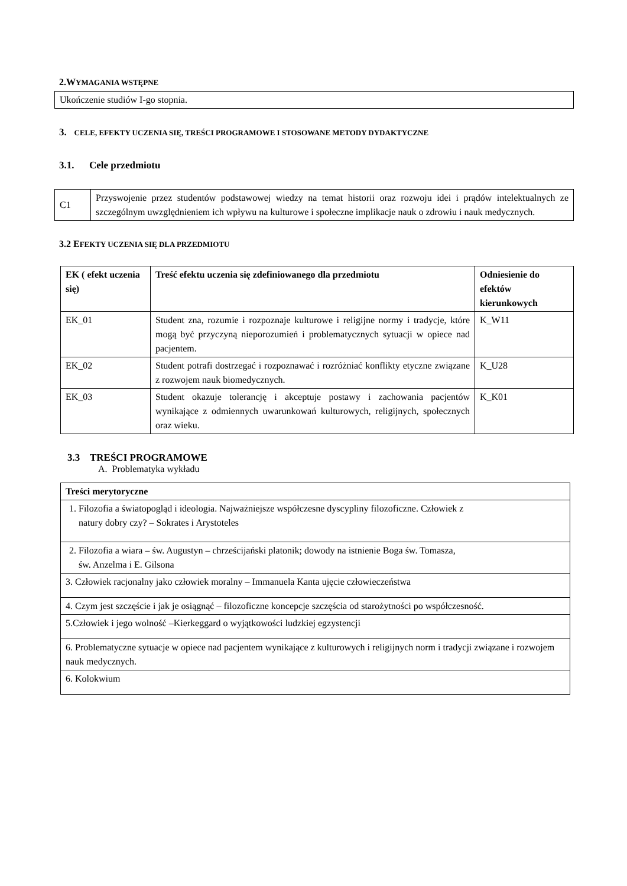2.WYMAGANIA WSTĘPNE
Ukończenie studiów I-go stopnia.
3. CELE, EFEKTY UCZENIA SIĘ, TREŚCI PROGRAMOWE I STOSOWANE METODY DYDAKTYCZNE
3.1. Cele przedmiotu
| C1 | Przyswojenie przez studentów podstawowej wiedzy na temat historii oraz rozwoju idei i prądów intelektualnych ze szczególnym uwzględnieniem ich wpływu na kulturowe i społeczne implikacje nauk o zdrowiu i nauk medycznych. |
3.2 EFEKTY UCZENIA SIĘ DLA PRZEDMIOTU
| EK ( efekt uczenia się) | Treść efektu uczenia się zdefiniowanego dla przedmiotu | Odniesienie do efektów kierunkowych |
| --- | --- | --- |
| EK_01 | Student zna, rozumie i rozpoznaje kulturowe i religijne normy i tradycje, które mogą być przyczyną nieporozumień i problematycznych sytuacji w opiece nad pacjentem. | K_W11 |
| EK_02 | Student potrafi dostrzegać i rozpoznawać i rozróżniać konflikty etyczne związane z rozwojem nauk biomedycznych. | K_U28 |
| EK_03 | Student okazuje tolerancję i akceptuje postawy i zachowania pacjentów wynikające z odmiennych uwarunkowań kulturowych, religijnych, społecznych oraz wieku. | K_K01 |
3.3 TREŚCI PROGRAMOWE
A. Problematyka wykładu
| Treści merytoryczne |
| --- |
| 1. Filozofia a światopogląd i ideologia. Najważniejsze współczesne dyscypliny filozoficzne. Człowiek z natury dobry czy? – Sokrates i Arystoteles |
| 2. Filozofia a wiara – św. Augustyn – chrześcijański platonik; dowody na istnienie Boga św. Tomasza, św. Anzelma i E. Gilsona |
| 3. Człowiek racjonalny jako człowiek moralny – Immanuela Kanta ujęcie człowieczeństwa |
| 4. Czym jest szczęście i jak je osiągnąć – filozoficzne koncepcje szczęścia od starożytności po współczesność. |
| 5.Człowiek i jego wolność –Kierkeggard o wyjątkowości ludzkiej egzystencji |
| 6. Problematyczne sytuacje w opiece nad pacjentem wynikające z kulturowych i religijnych norm i tradycji związane i rozwojem nauk medycznych. |
| 6. Kolokwium |